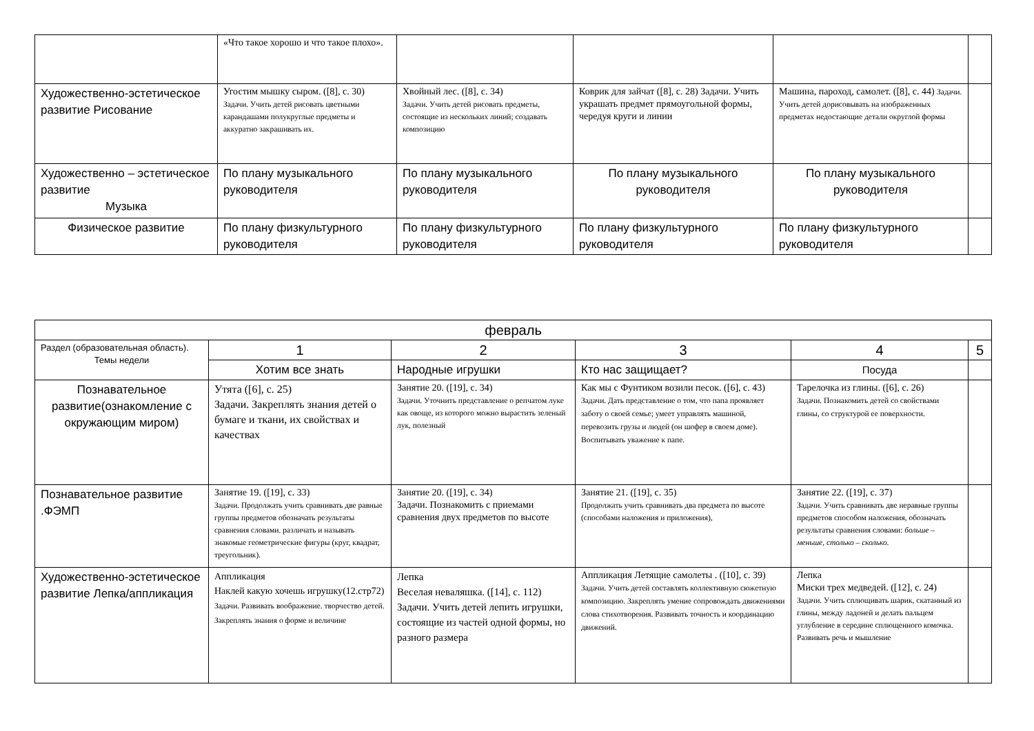| | «Что такое хорошо и что такое плохо». | | | | |
| Художественно-эстетическое развитие Рисование | Угостим мышку сыром. ([8], с. 30) Задачи. Учить детей рисовать цветными карандашами полукруглые предметы и аккуратно закрашивать их. | Хвойный лес. ([8], с. 34) Задачи. Учить детей рисовать предметы, состоящие из нескольких линий; создавать композицию | Коврик для зайчат ([8], с. 28) Задачи. Учить украшать предмет прямоугольной формы, чередуя круги и линии | Машина, пароход, самолет. ([8], с. 44) Задачи. Учить детей дорисовывать на изображенных предметах недостающие детали округлой формы | |
| Художественно – эстетическое развитие Музыка | По плану музыкального руководителя | По плану музыкального руководителя | По плану музыкального руководителя | По плану музыкального руководителя | |
| Физическое развитие | По плану физкультурного руководителя | По плану физкультурного руководителя | По плану физкультурного руководителя | По плану физкультурного руководителя | |
| февраль | | | | | |
| Раздел (образовательная область). Темы недели | 1 | 2 | 3 | 4 | 5 |
| | Хотим все знать | Народные игрушки | Кто нас защищает? | Посуда | |
| Познавательное развитие(ознакомление с окружающим миром) | Утята ([6], с. 25) Задачи. Закреплять знания детей о бумаге и ткани, их свойствах и качествах | Занятие 20. ([19], с. 34) Задачи. Уточнить представление о репчатом луке как овоще, из которого можно вырастить зеленый лук, полезный | Как мы с Фунтиком возили песок. ([6], с. 43) Задачи. Дать представление о том, что папа проявляет заботу о своей семье; умеет управлять машиной, перевозить грузы и людей (он шофер в своем доме). Воспитывать уважение к папе. | Тарелочка из глины. ([6], с. 26) Задачи. Познакомить детей со свойствами глины, со структурой ее поверхности. | |
| Познавательное развитие .ФЭМП | Занятие 19. ([19], с. 33) Задачи. Продолжать учить сравнивать две равные группы предметов обозначать результаты сравнения словами. различать и называть знакомые геометрические фигуры (круг, квадрат, треугольник). | Занятие 20. ([19], с. 34) Задачи. Познакомить с приемами сравнения двух предметов по высоте | Занятие 21. ([19], с. 35) Продолжать учить сравнивать два предмета по высоте (способами наложения и приложения), | Занятие 22. ([19], с. 37) Задачи. Учить сравнивать две неравные группы предметов способом наложения, обозначать результаты сравнения словами: больше – меньше, столько – сколько. | |
| Художественно-эстетическое развитие Лепка/аппликация | Аппликация Наклей какую хочешь игрушку(12.стр72) Задачи. Развивать воображение. творчество детей. Закреплять знания о форме и величине | Лепка Веселая неваляшка. ([14], с. 112) Задачи. Учить детей лепить игрушки, состоящие из частей одной формы, но разного размера | Аппликация Летящие самолеты . ([10], с. 39) Задачи. Учить детей составлять коллективную сюжетную композицию. Закреплять умение сопровождать движениями слова стихотворения. Развивать точность и координацию движений. | Лепка Миски трех медведей. ([12], с. 24) Задачи. Учить сплющивать шарик, скатанный из глины, между ладоней и делать пальцем углубление в середине сплющенного комочка. Развивать речь и мышление | |